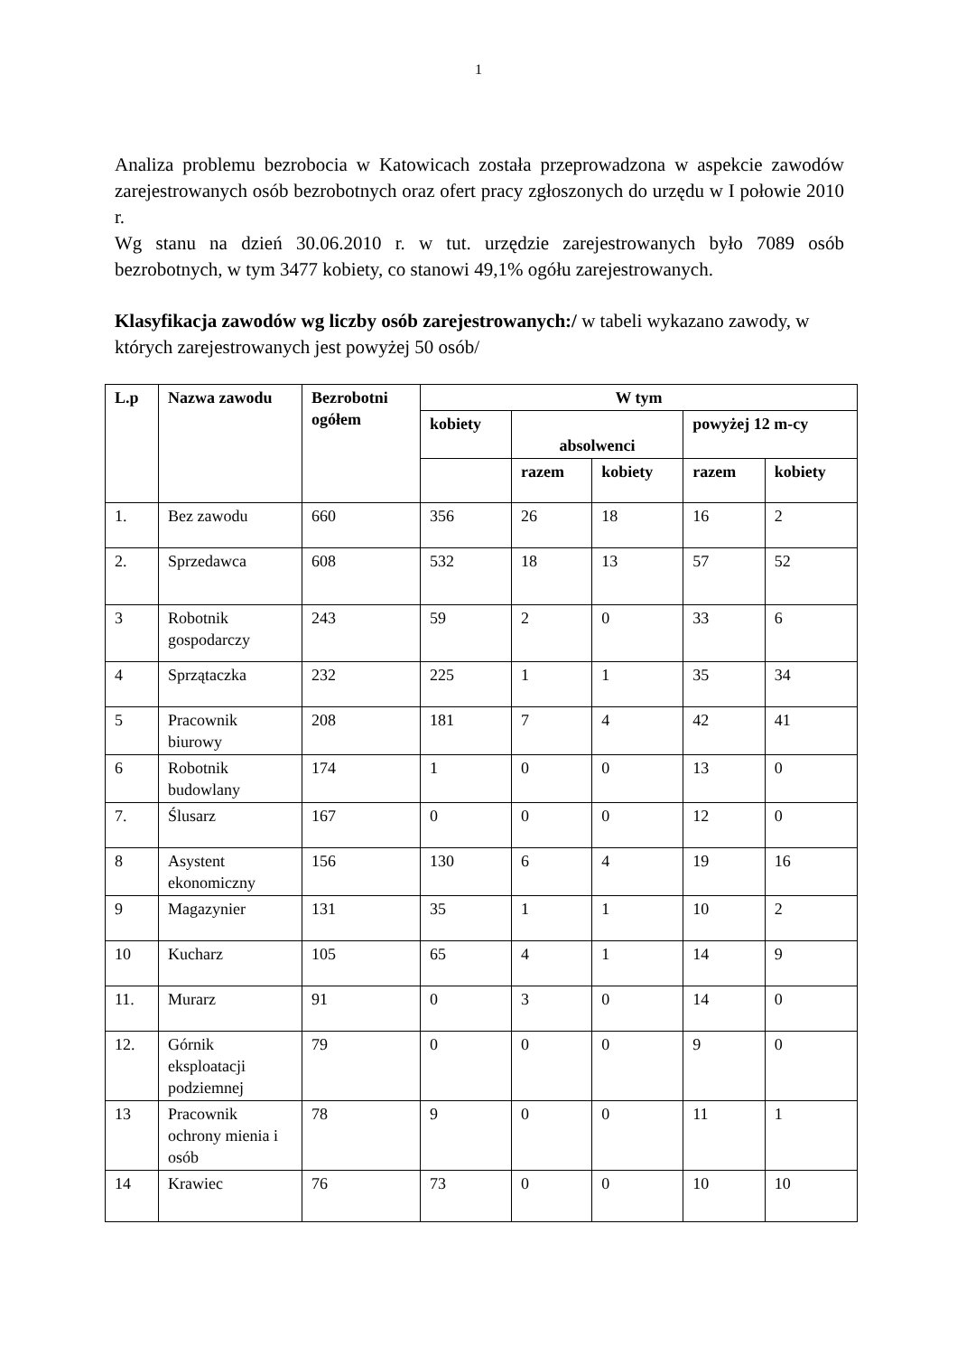1
Analiza problemu bezrobocia w Katowicach została przeprowadzona w aspekcie zawodów zarejestrowanych osób bezrobotnych oraz ofert pracy zgłoszonych do urzędu w I połowie 2010 r.
Wg stanu na dzień 30.06.2010 r. w tut. urzędzie zarejestrowanych było 7089 osób bezrobotnych, w tym 3477 kobiety, co stanowi 49,1% ogółu zarejestrowanych.
Klasyfikacja zawodów wg liczby osób zarejestrowanych:/ w tabeli wykazano zawody, w których zarejestrowanych jest powyżej 50 osób/
| L.p | Nazwa zawodu | Bezrobotni ogółem | W tym | | | | |
| --- | --- | --- | --- | --- | --- | --- | --- |
| | | | kobiety | absolwenci | | powyżej 12 m-cy | |
| | | | | razem | kobiety | razem | kobiety |
| 1. | Bez zawodu | 660 | 356 | 26 | 18 | 16 | 2 |
| 2. | Sprzedawca | 608 | 532 | 18 | 13 | 57 | 52 |
| 3 | Robotnik gospodarczy | 243 | 59 | 2 | 0 | 33 | 6 |
| 4 | Sprzątaczka | 232 | 225 | 1 | 1 | 35 | 34 |
| 5 | Pracownik biurowy | 208 | 181 | 7 | 4 | 42 | 41 |
| 6 | Robotnik budowlany | 174 | 1 | 0 | 0 | 13 | 0 |
| 7. | Ślusarz | 167 | 0 | 0 | 0 | 12 | 0 |
| 8 | Asystent ekonomiczny | 156 | 130 | 6 | 4 | 19 | 16 |
| 9 | Magazynier | 131 | 35 | 1 | 1 | 10 | 2 |
| 10 | Kucharz | 105 | 65 | 4 | 1 | 14 | 9 |
| 11. | Murarz | 91 | 0 | 3 | 0 | 14 | 0 |
| 12. | Górnik eksploatacji podziemnej | 79 | 0 | 0 | 0 | 9 | 0 |
| 13 | Pracownik ochrony mienia i osób | 78 | 9 | 0 | 0 | 11 | 1 |
| 14 | Krawiec | 76 | 73 | 0 | 0 | 10 | 10 |